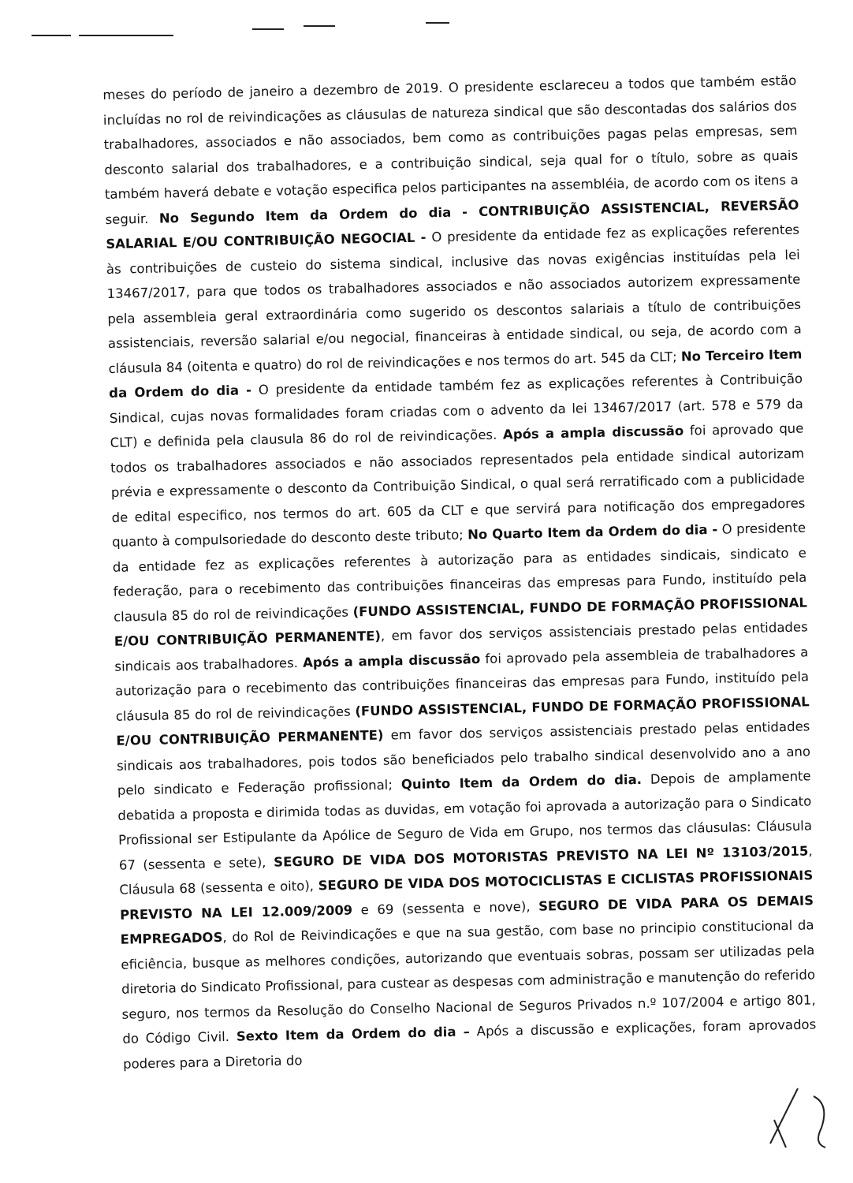meses do período de janeiro a dezembro de 2019. O presidente esclareceu a todos que também estão incluídas no rol de reivindicações as cláusulas de natureza sindical que são descontadas dos salários dos trabalhadores, associados e não associados, bem como as contribuições pagas pelas empresas, sem desconto salarial dos trabalhadores, e a contribuição sindical, seja qual for o título, sobre as quais também haverá debate e votação especifica pelos participantes na assembléia, de acordo com os itens a seguir. No Segundo Item da Ordem do dia - CONTRIBUIÇÃO ASSISTENCIAL, REVERSÃO SALARIAL E/OU CONTRIBUIÇÃO NEGOCIAL - O presidente da entidade fez as explicações referentes às contribuições de custeio do sistema sindical, inclusive das novas exigências instituídas pela lei 13467/2017, para que todos os trabalhadores associados e não associados autorizem expressamente pela assembleia geral extraordinária como sugerido os descontos salariais a título de contribuições assistenciais, reversão salarial e/ou negocial, financeiras à entidade sindical, ou seja, de acordo com a cláusula 84 (oitenta e quatro) do rol de reivindicações e nos termos do art. 545 da CLT; No Terceiro Item da Ordem do dia - O presidente da entidade também fez as explicações referentes à Contribuição Sindical, cujas novas formalidades foram criadas com o advento da lei 13467/2017 (art. 578 e 579 da CLT) e definida pela clausula 86 do rol de reivindicações. Após a ampla discussão foi aprovado que todos os trabalhadores associados e não associados representados pela entidade sindical autorizam prévia e expressamente o desconto da Contribuição Sindical, o qual será rerratificado com a publicidade de edital especifico, nos termos do art. 605 da CLT e que servirá para notificação dos empregadores quanto à compulsoriedade do desconto deste tributo; No Quarto Item da Ordem do dia - O presidente da entidade fez as explicações referentes à autorização para as entidades sindicais, sindicato e federação, para o recebimento das contribuições financeiras das empresas para Fundo, instituído pela clausula 85 do rol de reivindicações (FUNDO ASSISTENCIAL, FUNDO DE FORMAÇÃO PROFISSIONAL E/OU CONTRIBUIÇÃO PERMANENTE), em favor dos serviços assistenciais prestado pelas entidades sindicais aos trabalhadores. Após a ampla discussão foi aprovado pela assembleia de trabalhadores a autorização para o recebimento das contribuições financeiras das empresas para Fundo, instituído pela cláusula 85 do rol de reivindicações (FUNDO ASSISTENCIAL, FUNDO DE FORMAÇÃO PROFISSIONAL E/OU CONTRIBUIÇÃO PERMANENTE) em favor dos serviços assistenciais prestado pelas entidades sindicais aos trabalhadores, pois todos são beneficiados pelo trabalho sindical desenvolvido ano a ano pelo sindicato e Federação profissional; Quinto Item da Ordem do dia. Depois de amplamente debatida a proposta e dirimida todas as duvidas, em votação foi aprovada a autorização para o Sindicato Profissional ser Estipulante da Apólice de Seguro de Vida em Grupo, nos termos das cláusulas: Cláusula 67 (sessenta e sete), SEGURO DE VIDA DOS MOTORISTAS PREVISTO NA LEI Nº 13103/2015, Cláusula 68 (sessenta e oito), SEGURO DE VIDA DOS MOTOCICLISTAS E CICLISTAS PROFISSIONAIS PREVISTO NA LEI 12.009/2009 e 69 (sessenta e nove), SEGURO DE VIDA PARA OS DEMAIS EMPREGADOS, do Rol de Reivindicações e que na sua gestão, com base no principio constitucional da eficiência, busque as melhores condições, autorizando que eventuais sobras, possam ser utilizadas pela diretoria do Sindicato Profissional, para custear as despesas com administração e manutenção do referido seguro, nos termos da Resolução do Conselho Nacional de Seguros Privados n.º 107/2004 e artigo 801, do Código Civil. Sexto Item da Ordem do dia – Após a discussão e explicações, foram aprovados poderes para a Diretoria do